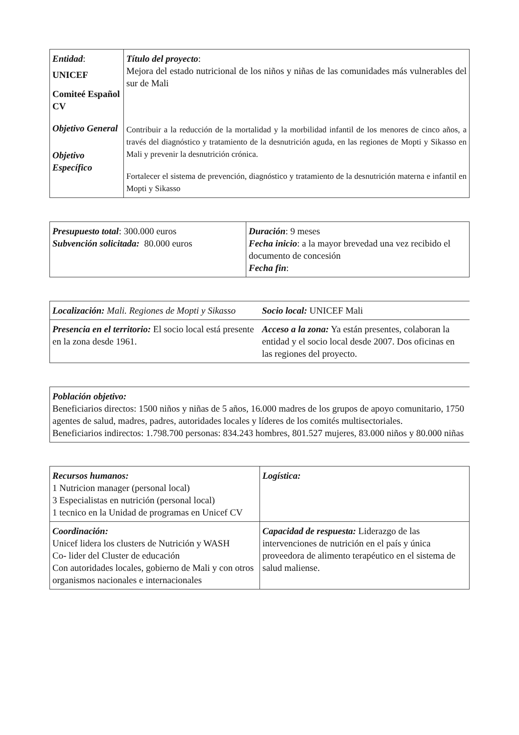| Entidad : UNICEF Comiteé Español CV Objetivo General Objetivo Específico | Título del proyecto : Mejora del estado nutricional de los niños y niñas de las comunidades más vulnerables del sur de Mali Contribuir a la reducción de la mortalidad y la morbilidad infantil de los menores de cinco años, a través del diagnóstico y tratamiento de la desnutrición aguda, en las regiones de Mopti y Sikasso en Mali y prevenir la desnutrición crónica. Fortalecer el sistema de prevención, diagnóstico y tratamiento de la desnutrición materna e infantil en Mopti y Sikasso |
| Presupuesto total : 300.000 euros Subvención solicitada: 80.000 euros | Duración : 9 meses Fecha inicio : a la mayor brevedad una vez recibido el documento de concesión Fecha fin : |
| Localización: Mali. Regiones de Mopti y Sikasso | Socio local: UNICEF Mali |
| Presencia en el territorio: El socio local está presente en la zona desde 1961. | Acceso a la zona: Ya están presentes, colaboran la entidad y el socio local desde 2007. Dos oficinas en las regiones del proyecto. |
| Población objetivo: Beneficiarios directos: 1500 niños y niñas de 5 años, 16.000 madres de los grupos de apoyo comunitario, 1750 agentes de salud, madres, padres, autoridades locales y líderes de los comités multisectoriales. Beneficiarios indirectos: 1.798.700 personas: 834.243 hombres, 801.527 mujeres, 83.000 niños y 80.000 niñas |
| Recursos humanos: 1 Nutricion manager (personal local) 3 Especialistas en nutrición (personal local) 1 tecnico en la Unidad de programas en Unicef CV | Logística: |
| Coordinación: Unicef lidera los clusters de Nutrición y WASH Co- lider del Cluster de educación Con autoridades locales, gobierno de Mali y con otros organismos nacionales e internacionales | Capacidad de respuesta: Liderazgo de las intervenciones de nutrición en el país y única proveedora de alimento terapéutico en el sistema de salud maliense. |